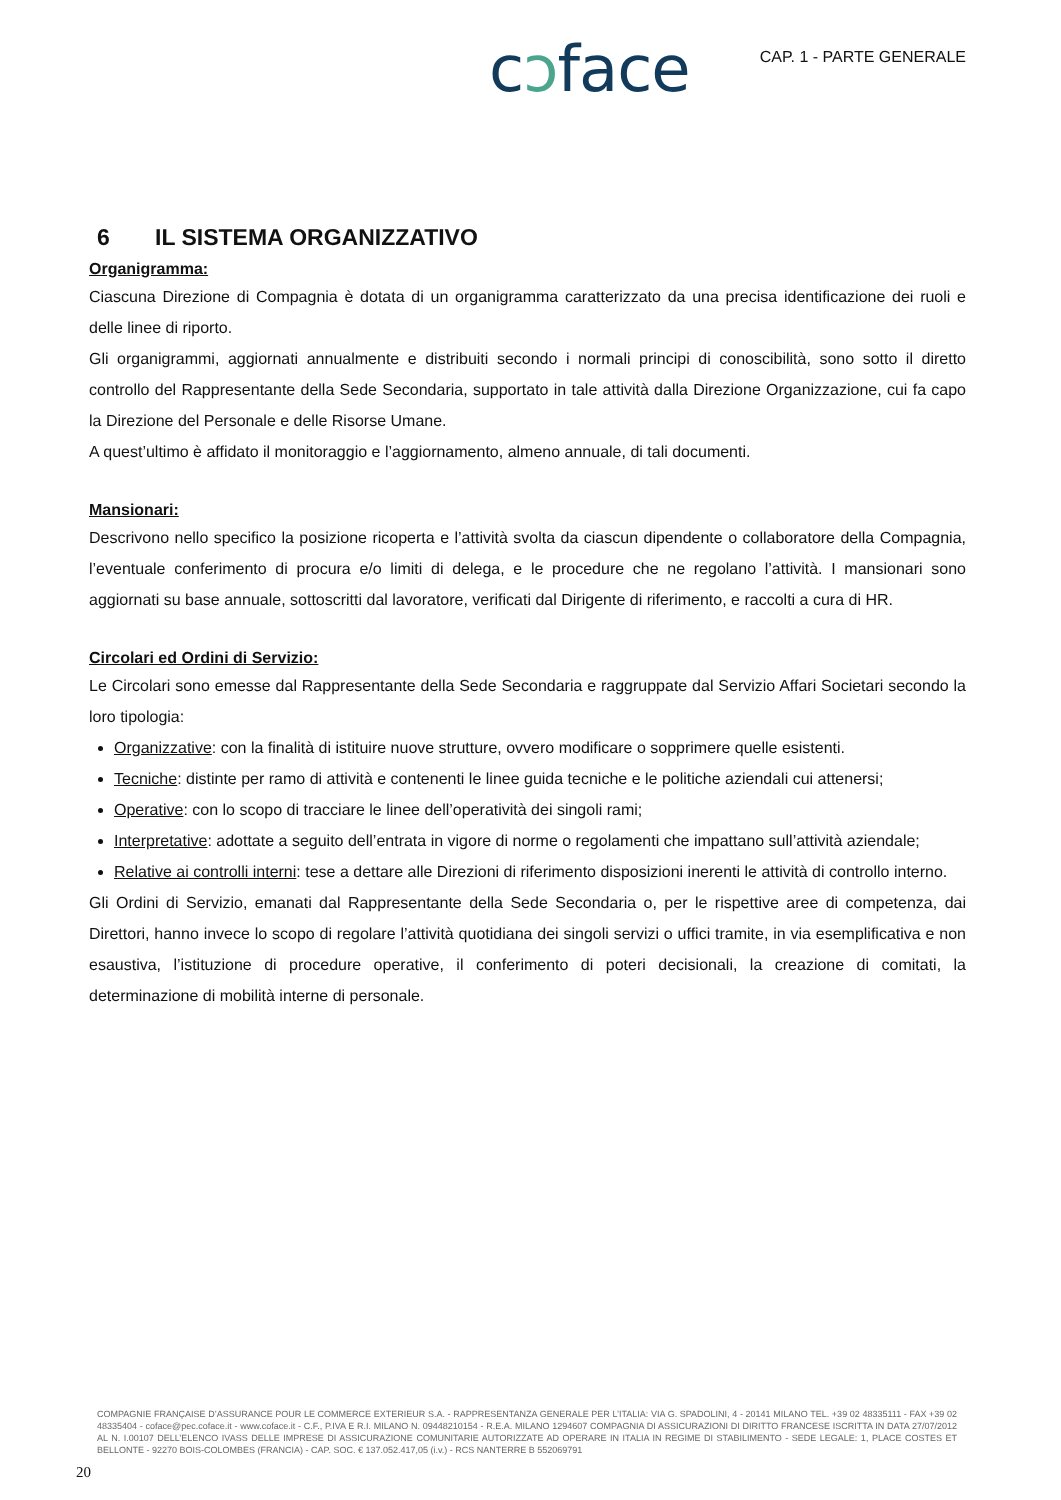cↄface
CAP. 1 - PARTE GENERALE
6 IL SISTEMA ORGANIZZATIVO
Organigramma:
Ciascuna Direzione di Compagnia è dotata di un organigramma caratterizzato da una precisa identificazione dei ruoli e delle linee di riporto.
Gli organigrammi, aggiornati annualmente e distribuiti secondo i normali principi di conoscibilità, sono sotto il diretto controllo del Rappresentante della Sede Secondaria, supportato in tale attività dalla Direzione Organizzazione, cui fa capo la Direzione del Personale e delle Risorse Umane.
A quest’ultimo è affidato il monitoraggio e l’aggiornamento, almeno annuale, di tali documenti.
Mansionari:
Descrivono nello specifico la posizione ricoperta e l’attività svolta da ciascun dipendente o collaboratore della Compagnia, l’eventuale conferimento di procura e/o limiti di delega, e le procedure che ne regolano l’attività. I mansionari sono aggiornati su base annuale, sottoscritti dal lavoratore, verificati dal Dirigente di riferimento, e raccolti a cura di HR.
Circolari ed Ordini di Servizio:
Le Circolari sono emesse dal Rappresentante della Sede Secondaria e raggruppate dal Servizio Affari Societari secondo la loro tipologia:
Organizzative: con la finalità di istituire nuove strutture, ovvero modificare o sopprimere quelle esistenti.
Tecniche: distinte per ramo di attività e contenenti le linee guida tecniche e le politiche aziendali cui attenersi;
Operative: con lo scopo di tracciare le linee dell’operatività dei singoli rami;
Interpretative: adottate a seguito dell’entrata in vigore di norme o regolamenti che impattano sull’attività aziendale;
Relative ai controlli interni: tese a dettare alle Direzioni di riferimento disposizioni inerenti le attività di controllo interno.
Gli Ordini di Servizio, emanati dal Rappresentante della Sede Secondaria o, per le rispettive aree di competenza, dai Direttori, hanno invece lo scopo di regolare l’attività quotidiana dei singoli servizi o uffici tramite, in via esemplificativa e non esaustiva, l’istituzione di procedure operative, il conferimento di poteri decisionali, la creazione di comitati, la determinazione di mobilità interne di personale.
COMPAGNIE FRANÇAISE D’ASSURANCE POUR LE COMMERCE EXTERIEUR S.A. - RAPPRESENTANZA GENERALE PER L’ITALIA: VIA G. SPADOLINI, 4 - 20141 MILANO TEL. +39 02 48335111 - FAX +39 02 48335404 - coface@pec.coface.it - www.coface.it - C.F., P.IVA E R.I. MILANO N. 09448210154 - R.E.A. MILANO 1294607 COMPAGNIA DI ASSICURAZIONI DI DIRITTO FRANCESE ISCRITTA IN DATA 27/07/2012 AL N. I.00107 DELL’ELENCO IVASS DELLE IMPRESE DI ASSICURAZIONE COMUNITARIE AUTORIZZATE AD OPERARE IN ITALIA IN REGIME DI STABILIMENTO - SEDE LEGALE: 1, PLACE COSTES ET BELLONTE - 92270 BOIS-COLOMBES (FRANCIA) - CAP. SOC. € 137.052.417,05 (i.v.) - RCS NANTERRE B 552069791
20